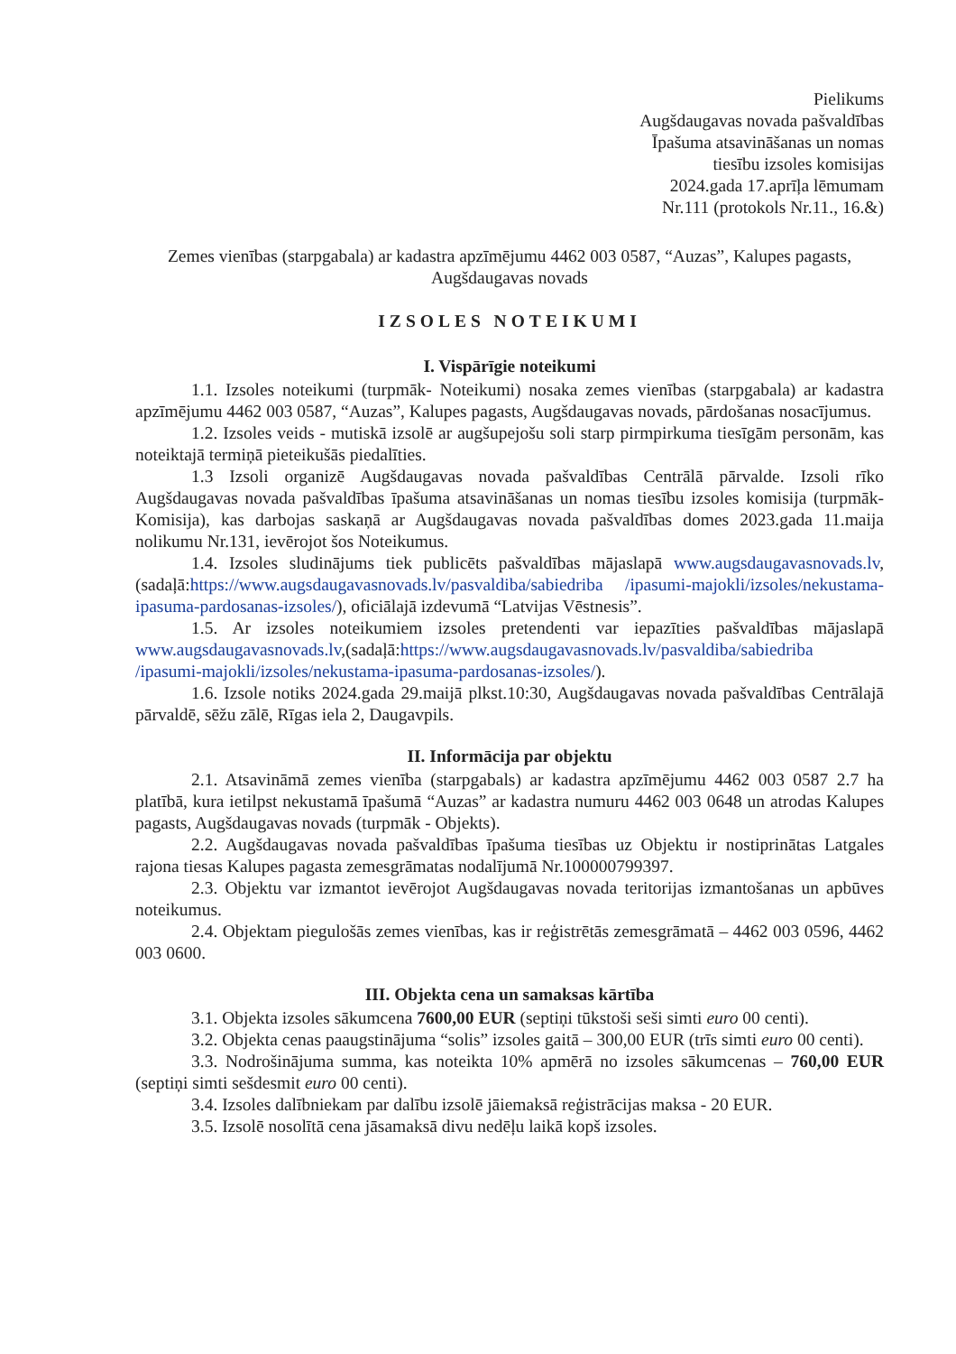Pielikums
Augšdaugavas novada pašvaldības
Īpašuma atsavināšanas un nomas
tiesību izsoles komisijas
2024.gada 17.aprīļa lēmumam
Nr.111 (protokols Nr.11., 16.&)
Zemes vienības (starpgabala) ar kadastra apzīmējumu 4462 003 0587, “Auzas”, Kalupes pagasts, Augšdaugavas novads
IZSOLES NOTEIKUMI
I. Vispārīgie noteikumi
1.1. Izsoles noteikumi (turpmāk- Noteikumi) nosaka zemes vienības (starpgabala) ar kadastra apzīmējumu 4462 003 0587, “Auzas”, Kalupes pagasts, Augšdaugavas novads, pārdošanas nosacījumus.
1.2. Izsoles veids - mutiskā izsolē ar augšupejošu soli starp pirmpirkuma tiesīgām personām, kas noteiktajā termiņā pieteikušās piedalīties.
1.3 Izsoli organizē Augšdaugavas novada pašvaldības Centrālā pārvalde. Izsoli rīko Augšdaugavas novada pašvaldības īpašuma atsavināšanas un nomas tiesību izsoles komisija (turpmāk- Komisija), kas darbojas saskaņā ar Augšdaugavas novada pašvaldības domes 2023.gada 11.maija nolikumu Nr.131, ievērojot šos Noteikumus.
1.4. Izsoles sludinājums tiek publicēts pašvaldības mājaslapā www.augsdaugavasnovads.lv,(sadaļā:https://www.augsdaugavasnovads.lv/pasvaldiba/sabiedriba /ipasumi-majokli/izsoles/nekustama-ipasuma-pardosanas-izsoles/), oficiālajā izdevumā “Latvijas Vēstnesis”.
1.5. Ar izsoles noteikumiem izsoles pretendenti var iepazīties pašvaldības mājaslapā www.augsdaugavasnovads.lv,(sadaļā:https://www.augsdaugavasnovads.lv/pasvaldiba/sabiedriba /ipasumi-majokli/izsoles/nekustama-ipasuma-pardosanas-izsoles/).
1.6. Izsole notiks 2024.gada 29.maijā plkst.10:30, Augšdaugavas novada pašvaldības Centrālajā pārvaldē, sēžu zālē, Rīgas iela 2, Daugavpils.
II. Informācija par objektu
2.1. Atsavināmā zemes vienība (starpgabals) ar kadastra apzīmējumu 4462 003 0587 2.7 ha platībā, kura ietilpst nekustamā īpašumā “Auzas” ar kadastra numuru 4462 003 0648 un atrodas Kalupes pagasts, Augšdaugavas novads (turpmāk - Objekts).
2.2. Augšdaugavas novada pašvaldības īpašuma tiesības uz Objektu ir nostiprinātas Latgales rajona tiesas Kalupes pagasta zemesgrāmatas nodalījumā Nr.100000799397.
2.3. Objektu var izmantot ievērojot Augšdaugavas novada teritorijas izmantošanas un apbūves noteikumus.
2.4. Objektam piegulošās zemes vienības, kas ir reģistrētās zemesgrāmatā – 4462 003 0596, 4462 003 0600.
III. Objekta cena un samaksas kārtība
3.1. Objekta izsoles sākumcena 7600,00 EUR (septiņi tūkstoši seši simti euro 00 centi).
3.2. Objekta cenas paaugstinājuma “solis” izsoles gaitā – 300,00 EUR (trīs simti euro 00 centi).
3.3. Nodrošinājuma summa, kas noteikta 10% apmērā no izsoles sākumcenas – 760,00 EUR (septiņi simti sešdesmit euro 00 centi).
3.4. Izsoles dalībniekam par dalību izsolē jāiemaksā reģistrācijas maksa - 20 EUR.
3.5. Izsolē nosolītā cena jāsamaksā divu nedēļu laikā kopš izsoles.